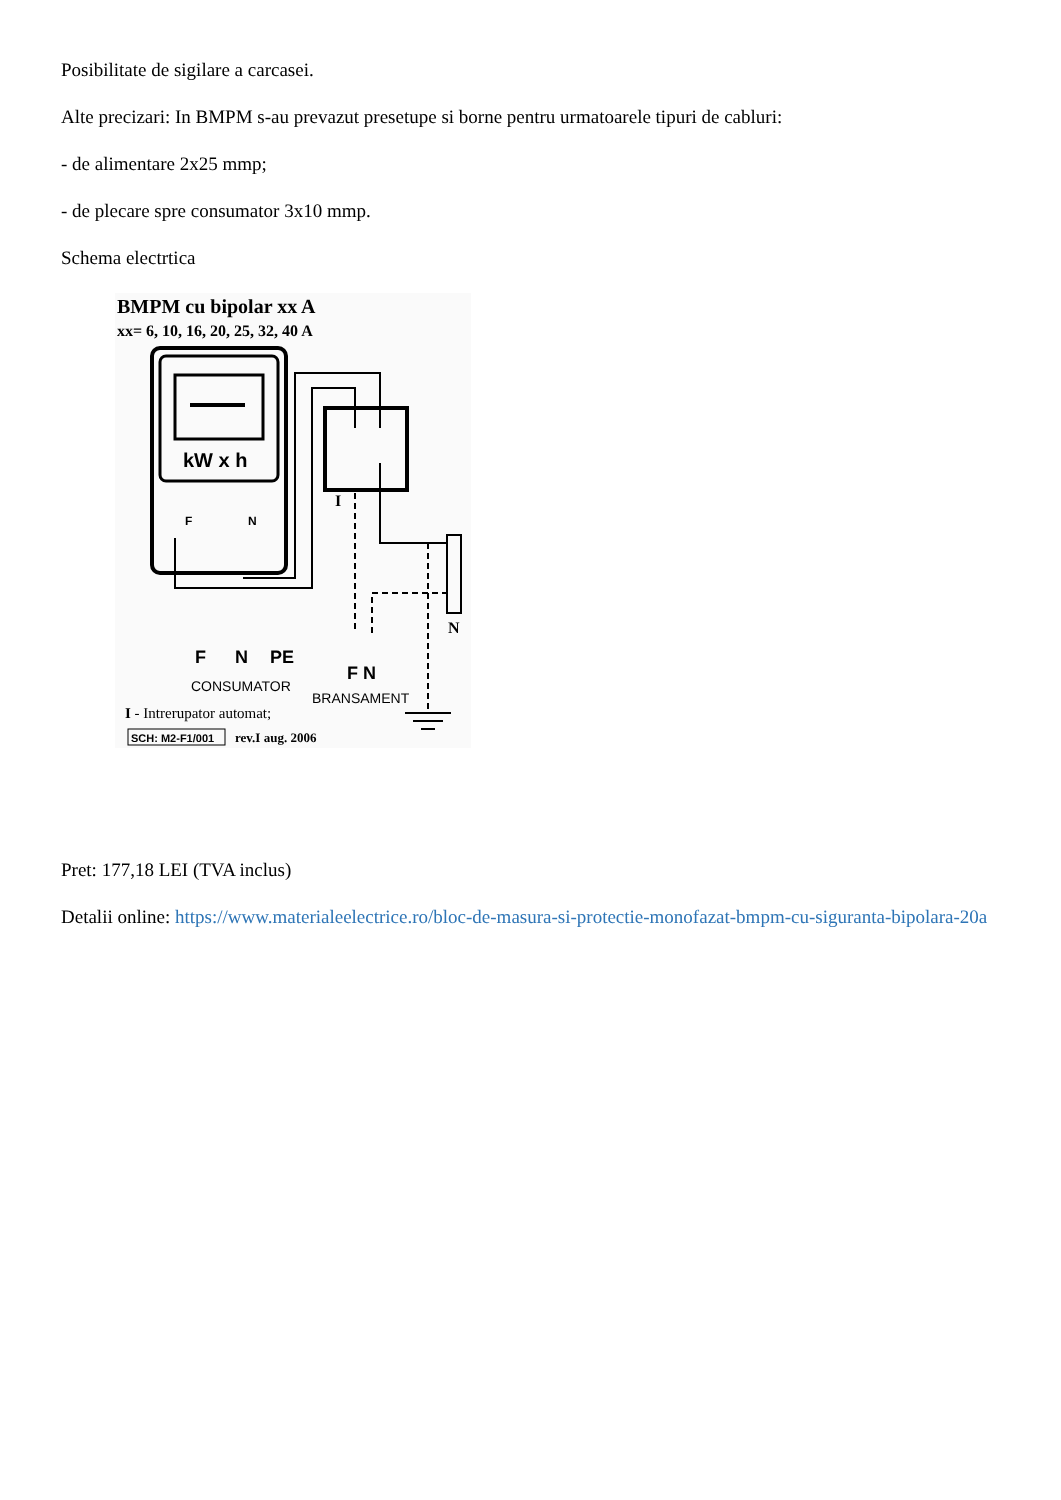Posibilitate de sigilare a carcasei.
Alte precizari: In BMPM s-au prevazut presetupe si borne pentru urmatoarele tipuri de cabluri:
- de alimentare 2x25 mmp;
- de plecare spre consumator 3x10 mmp.
Schema electrtica
BMPM cu bipolar xx A
xx= 6, 10, 16, 20, 25, 32, 40 A
kW x h
F
N
I
N
F
N
PE
CONSUMATOR
F N
BRANSAMENT
I - Intrerupator automat;
SCH: M2-F1/001
rev.I aug. 2006
Pret: 177,18 LEI (TVA inclus)
Detalii online: https://www.materialeelectrice.ro/bloc-de-masura-si-protectie-monofazat-bmpm-cu-siguranta-bipolara-20a